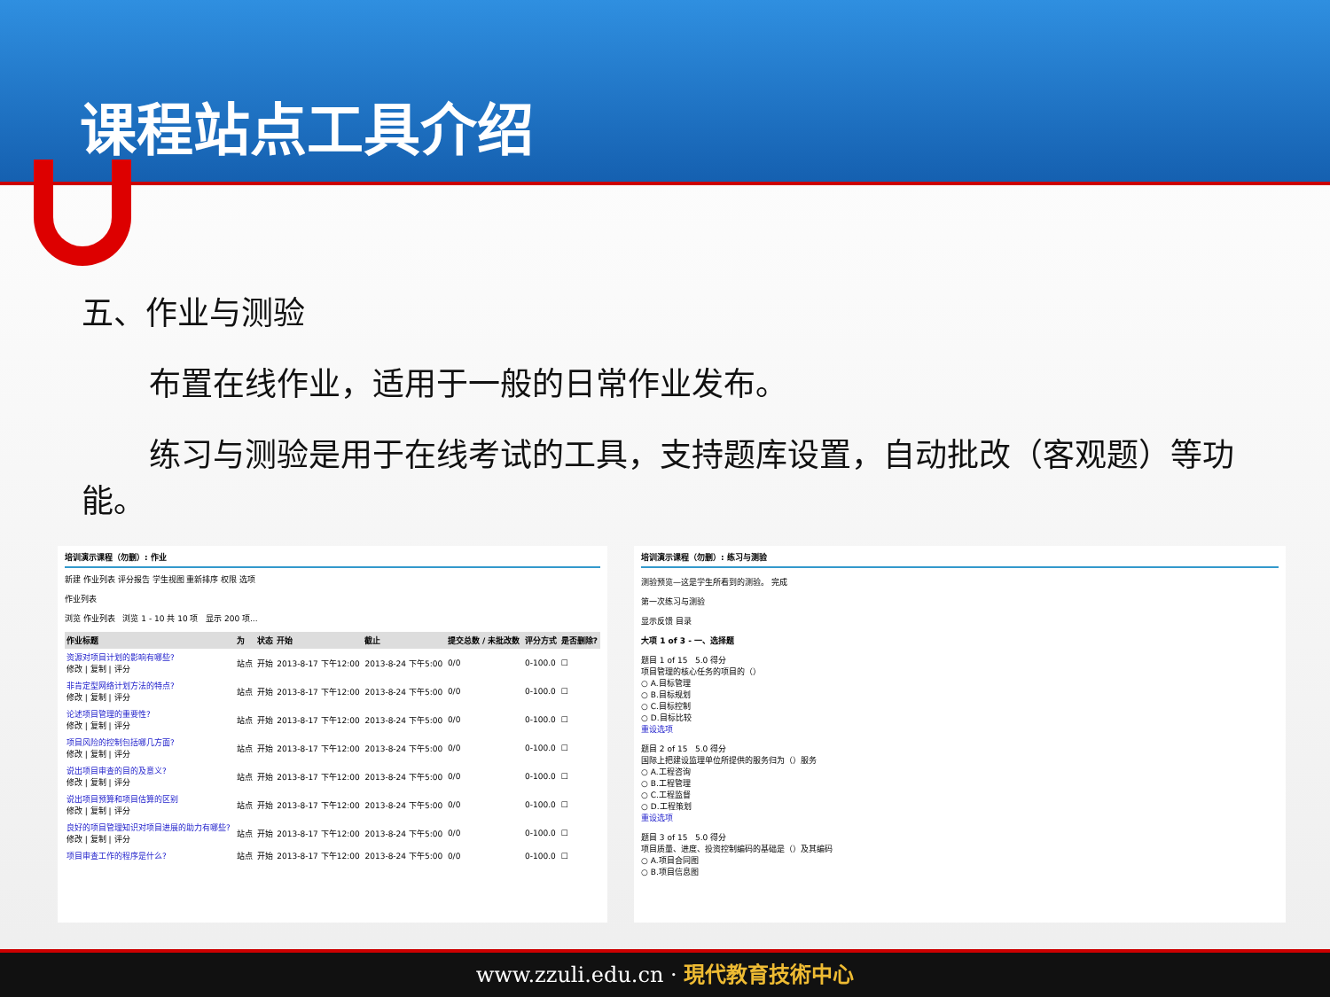课程站点工具介绍
五、作业与测验
布置在线作业，适用于一般的日常作业发布。
练习与测验是用于在线考试的工具，支持题库设置，自动批改（客观题）等功能。
培训演示课程（勿删）: 作业
新建 作业列表 评分报告 学生视图 重新排序 权限 选项
作业列表
浏览 作业列表 浏览 1 - 10 共 10 项 显示 200 项...
| 作业标题 | 为 | 状态 | 开始 | 截止 | 提交总数 / 未批改数 | 评分方式 | 是否删除? |
| --- | --- | --- | --- | --- | --- | --- | --- |
| 资源对项目计划的影响有哪些? 修改 / 复制 / 评分 | 站点 | 开始 | 2013-8-17 下午12:00 | 2013-8-24 下午5:00 | 0/0 | 0-100.0 | ☐ |
| 非肯定型网络计划方法的特点? 修改 / 复制 / 评分 | 站点 | 开始 | 2013-8-17 下午12:00 | 2013-8-24 下午5:00 | 0/0 | 0-100.0 | ☐ |
| 论述项目管理的重要性? 修改 / 复制 / 评分 | 站点 | 开始 | 2013-8-17 下午12:00 | 2013-8-24 下午5:00 | 0/0 | 0-100.0 | ☐ |
| 项目风险的控制包括哪几方面? 修改 / 复制 / 评分 | 站点 | 开始 | 2013-8-17 下午12:00 | 2013-8-24 下午5:00 | 0/0 | 0-100.0 | ☐ |
| 说出项目审查的目的及意义? 修改 / 复制 / 评分 | 站点 | 开始 | 2013-8-17 下午12:00 | 2013-8-24 下午5:00 | 0/0 | 0-100.0 | ☐ |
| 说出项目预算和项目估算的区别 修改 / 复制 / 评分 | 站点 | 开始 | 2013-8-17 下午12:00 | 2013-8-24 下午5:00 | 0/0 | 0-100.0 | ☐ |
| 良好的项目管理知识对项目进展的助力有哪些? 修改 / 复制 / 评分 | 站点 | 开始 | 2013-8-17 下午12:00 | 2013-8-24 下午5:00 | 0/0 | 0-100.0 | ☐ |
| 项目审查工作的程序是什么? | 站点 | 开始 | 2013-8-17 下午12:00 | 2013-8-24 下午5:00 | 0/0 | 0-100.0 | ☐ |
培训演示课程（勿删）: 练习与测验
测验预览—这是学生所看到的测验。 完成
第一次练习与测验
显示反馈 目录
大项 1 of 3 - 一、选择题
题目 1 of 15 5.0 得分
项目管理的核心任务的项目的（）
○ A.目标管理
○ B.目标规划
○ C.目标控制
○ D.目标比较
重设选项
题目 2 of 15 5.0 得分
国际上把建设监理单位所提供的服务归为（）服务
○ A.工程咨询
○ B.工程管理
○ C.工程监督
○ D.工程策划
重设选项
题目 3 of 15 5.0 得分
项目质量、进度、投资控制编码的基础是（）及其编码
○ A.项目合同图
○ B.项目信息图
www.zzuli.edu.cn · 現代教育技術中心